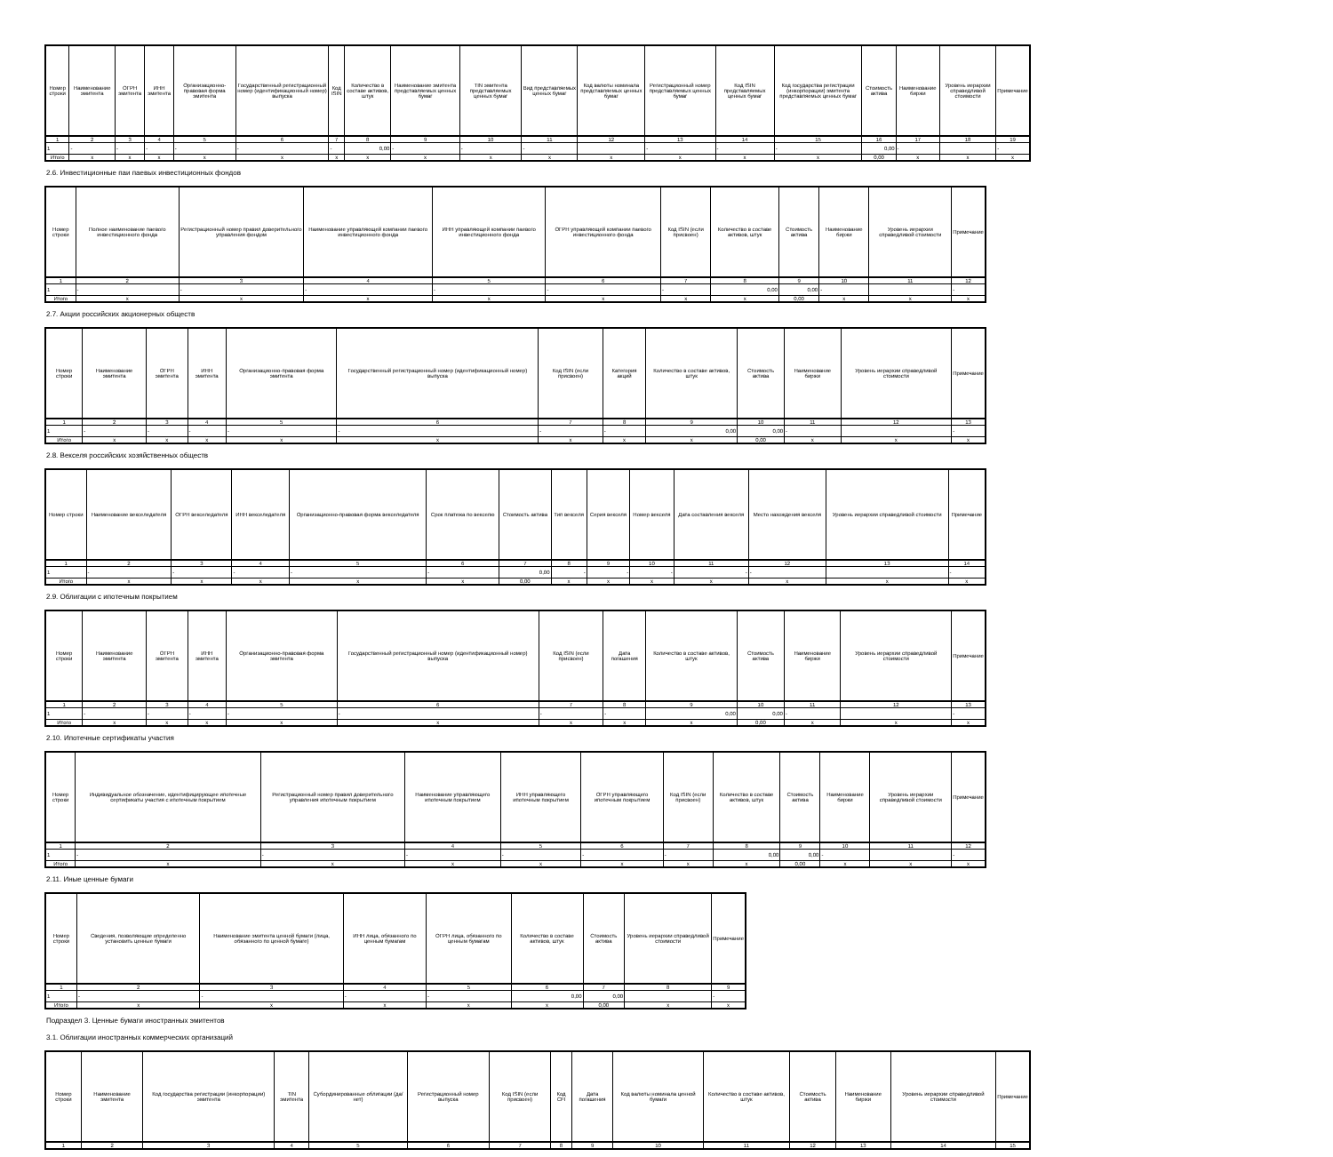| Номер строки | Наименование эмитента | ОГРН эмитента | ИНН эмитента | Организационно-правовая форма эмитента | Государственный регистрационный номер (идентификационный номер) выпуска | Код ISIN | Количество в составе активов, штук | Наименование эмитента представляемых ценных бумаг | TIN эмитента представляемых ценных бумаг | Вид представляемых ценных бумаг | Код валюты номинала представляемых ценных бумаг | Регистрационный номер представляемых ценных бумаг | Код ISIN представляемых ценных бумаг | Код государства регистрации (инкорпорации) эмитента представляемых ценных бумаг | Стоимость актива | Наименование биржи | Уровень иерархии справедливой стоимости | Примечание |
| --- | --- | --- | --- | --- | --- | --- | --- | --- | --- | --- | --- | --- | --- | --- | --- | --- | --- | --- |
| 1 | 2 | 3 | 4 | 5 | 6 | 7 | 8 | 9 | 10 | 11 | 12 | 13 | 14 | 15 | 16 | 17 | 18 | 19 |
| 1 | - | - | - | - | - | - | 0,00 | - | - | - | | - | - | - | 0,00 | - | | - |
| Итого | x | x | x | x | x | x | x | x | x | x | x | x | x | x | 0,00 | x | x | x |
2.6. Инвестиционные паи паевых инвестиционных фондов
| Номер строки | Полное наименование паевого инвестиционного фонда | Регистрационный номер правил доверительного управления фондом | Наименование управляющей компании паевого инвестиционного фонда | ИНН управляющей компании паевого инвестиционного фонда | ОГРН управляющей компании паевого инвестиционного фонда | Код ISIN (если присвоен) | Количество в составе активов, штук | Стоимость актива | Наименование биржи | Уровень иерархии справедливой стоимости | Примечание |
| --- | --- | --- | --- | --- | --- | --- | --- | --- | --- | --- | --- |
| 1 | 2 | 3 | 4 | 5 | 6 | 7 | 8 | 9 | 10 | 11 | 12 |
| 1 | - | - | - | - | - | - | 0,00 | 0,00 | - | | - |
| Итого | x | x | x | x | x | x | x | 0,00 | x | x | x |
2.7. Акции российских акционерных обществ
| Номер строки | Наименование эмитента | ОГРН эмитента | ИНН эмитента | Организационно-правовая форма эмитента | Государственный регистрационный номер (идентификационный номер) выпуска | Код ISIN (если присвоен) | Категория акций | Количество в составе активов, штук | Стоимость актива | Наименование биржи | Уровень иерархии справедливой стоимости | Примечание |
| --- | --- | --- | --- | --- | --- | --- | --- | --- | --- | --- | --- | --- |
| 1 | 2 | 3 | 4 | 5 | 6 | 7 | 8 | 9 | 10 | 11 | 12 | 13 |
| 1 | - | - | - | - | - | - | - | 0,00 | 0,00 | - | | - |
| Итого | x | x | x | x | x | x | x | x | 0,00 | x | x | x |
2.8. Векселя российских хозяйственных обществ
| Номер строки | Наименование векселедателя | ОГРН векселедателя | ИНН векселедателя | Организационно-правовая форма векселедателя | Срок платежа по векселю | Стоимость актива | Тип векселя | Серия векселя | Номер векселя | Дата составления векселя | Место нахождения векселя | Уровень иерархии справедливой стоимости | Примечание |
| --- | --- | --- | --- | --- | --- | --- | --- | --- | --- | --- | --- | --- | --- |
| 1 | 2 | 3 | 4 | 5 | 6 | 7 | 8 | 9 | 10 | 11 | 12 | 13 | 14 |
| 1 | - | - | - | - | - | 0,00 | - | - | - | - | - | | - |
| Итого | x | x | x | x | x | 0,00 | x | x | x | x | x | x | x |
2.9. Облигации с ипотечным покрытием
| Номер строки | Наименование эмитента | ОГРН эмитента | ИНН эмитента | Организационно-правовая форма эмитента | Государственный регистрационный номер (идентификационный номер) выпуска | Код ISIN (если присвоен) | Дата погашения | Количество в составе активов, штук | Стоимость актива | Наименование биржи | Уровень иерархии справедливой стоимости | Примечание |
| --- | --- | --- | --- | --- | --- | --- | --- | --- | --- | --- | --- | --- |
| 1 | 2 | 3 | 4 | 5 | 6 | 7 | 8 | 9 | 10 | 11 | 12 | 13 |
| 1 | - | - | - | - | - | - | - | 0,00 | 0,00 | - | | - |
| Итого | x | x | x | x | x | x | x | x | 0,00 | x | x | x |
2.10. Ипотечные сертификаты участия
| Номер строки | Индивидуальное обозначение, идентифицирующее ипотечные сертификаты участия с ипотечным покрытием | Регистрационный номер правил доверительного управления ипотечным покрытием | Наименование управляющего ипотечным покрытием | ИНН управляющего ипотечным покрытием | ОГРН управляющего ипотечным покрытием | Код ISIN (если присвоен) | Количество в составе активов, штук | Стоимость актива | Наименование биржи | Уровень иерархии справедливой стоимости | Примечание |
| --- | --- | --- | --- | --- | --- | --- | --- | --- | --- | --- | --- |
| 1 | 2 | 3 | 4 | 5 | 6 | 7 | 8 | 9 | 10 | 11 | 12 |
| 1 | - | - | - | - | - | - | 0,00 | 0,00 | - | | - |
| Итого | x | x | x | x | x | x | x | 0,00 | x | x | x |
2.11. Иные ценные бумаги
| Номер строки | Сведения, позволяющие определенно установить ценные бумаги | Наименование эмитента ценной бумаги (лица, обязанного по ценной бумаге) | ИНН лица, обязанного по ценным бумагам | ОГРН лица, обязанного по ценным бумагам | Количество в составе активов, штук | Стоимость актива | Уровень иерархии справедливой стоимости | Примечание |
| --- | --- | --- | --- | --- | --- | --- | --- | --- |
| 1 | 2 | 3 | 4 | 5 | 6 | 7 | 8 | 9 |
| 1 | - | - | - | - | 0,00 | 0,00 | | - |
| Итого | x | x | x | x | x | 0,00 | x | x |
Подраздел 3. Ценные бумаги иностранных эмитентов
3.1. Облигации иностранных коммерческих организаций
| Номер строки | Наименование эмитента | Код государства регистрации (инкорпорации) эмитента | TIN эмитента | Субординированные облигации (да/нет) | Регистрационный номер выпуска | Код ISIN (если присвоен) | Код CFI | Дата погашения | Код валюты номинала ценной бумаги | Количество в составе активов, штук | Стоимость актива | Наименование биржи | Уровень иерархии справедливой стоимости | Примечание |
| --- | --- | --- | --- | --- | --- | --- | --- | --- | --- | --- | --- | --- | --- | --- |
| 1 | 2 | 3 | 4 | 5 | 6 | 7 | 8 | 9 | 10 | 11 | 12 | 13 | 14 | 15 |